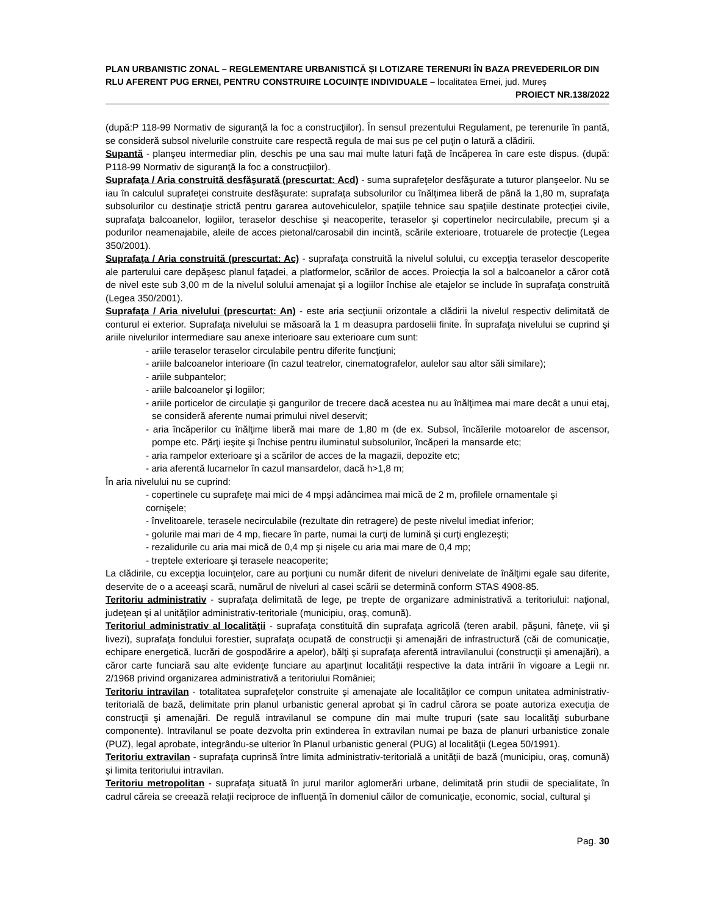PLAN URBANISTIC ZONAL – REGLEMENTARE URBANISTICĂ ȘI LOTIZARE TERENURI ÎN BAZA PREVEDERILOR DIN RLU AFERENT PUG ERNEI, PENTRU CONSTRUIRE LOCUINȚE INDIVIDUALE – localitatea Ernei, jud. Mureș
PROIECT NR.138/2022
(după:P 118-99 Normativ de siguranţă la foc a construcţiilor). În sensul prezentului Regulament, pe terenurile în pantă, se consideră subsol nivelurile construite care respectă regula de mai sus pe cel puţin o latură a clădirii.
Supantă - planşeu intermediar plin, deschis pe una sau mai multe laturi faţă de încăperea în care este dispus. (după: P118-99 Normativ de siguranţă la foc a construcţiilor).
Suprafaţa / Aria construită desfăşurată (prescurtat: Acd) - suma suprafeţelor desfăşurate a tuturor planşeelor. Nu se iau în calculul suprafeţei construite desfăşurate: suprafaţa subsolurilor cu înălţimea liberă de până la 1,80 m, suprafaţa subsolurilor cu destinaţie strictă pentru gararea autovehiculelor, spaţiile tehnice sau spaţiile destinate protecţiei civile, suprafaţa balcoanelor, logiilor, teraselor deschise şi neacoperite, teraselor şi copertinelor necirculabile, precum şi a podurilor neamenajabile, aleile de acces pietonal/carosabil din incintă, scările exterioare, trotuarele de protecţie (Legea 350/2001).
Suprafaţa / Aria construită (prescurtat: Ac) - suprafaţa construită la nivelul solului, cu excepţia teraselor descoperite ale parterului care depăşesc planul faţadei, a platformelor, scărilor de acces. Proiecţia la sol a balcoanelor a căror cotă de nivel este sub 3,00 m de la nivelul solului amenajat şi a logiilor închise ale etajelor se include în suprafaţa construită (Legea 350/2001).
Suprafaţa / Aria nivelului (prescurtat: An) - este aria secţiunii orizontale a clădirii la nivelul respectiv delimitată de conturul ei exterior. Suprafaţa nivelului se măsoară la 1 m deasupra pardoselii finite. În suprafaţa nivelului se cuprind şi ariile nivelurilor intermediare sau anexe interioare sau exterioare cum sunt:
- ariile teraselor teraselor circulabile pentru diferite funcţiuni;
- ariile balcoanelor interioare (în cazul teatrelor, cinematografelor, aulelor sau altor săli similare);
- ariile subpantelor;
- ariile balcoanelor şi logiilor;
- ariile porticelor de circulaţie şi gangurilor de trecere dacă acestea nu au înălţimea mai mare decât a unui etaj, se consideră aferente numai primului nivel deservit;
- aria încăperilor cu înălţime liberă mai mare de 1,80 m (de ex. Subsol, încăîerile motoarelor de ascensor, pompe etc. Părţi ieşite şi închise pentru iluminatul subsolurilor, încăperi la mansarde etc;
- aria rampelor exterioare şi a scărilor de acces de la magazii, depozite etc;
- aria aferentă lucarnelor în cazul mansardelor, dacă h>1,8 m;
În aria nivelului nu se cuprind:
- copertinele cu suprafeţe mai mici de 4 mpşi adâncimea mai mică de 2 m, profilele ornamentale şi cornişele;
- învelitoarele, terasele necirculabile (rezultate din retragere) de peste nivelul imediat inferior;
- golurile mai mari de 4 mp, fiecare în parte, numai la curţi de lumină şi curţi englezeşti;
- rezalidurile cu aria mai mică de 0,4 mp şi nişele cu aria mai mare de 0,4 mp;
- treptele exterioare şi terasele neacoperite;
La clădirile, cu excepţia locuinţelor, care au porţiuni cu număr diferit de niveluri denivelate de înălţimi egale sau diferite, deservite de o a aceeaşi scară, numărul de niveluri al casei scării se determină conform STAS 4908-85.
Teritoriu administrativ - suprafaţa delimitată de lege, pe trepte de organizare administrativă a teritoriului: naţional, judeţean şi al unităţilor administrativ-teritoriale (municipiu, oraş, comună).
Teritoriul administrativ al localităţii - suprafaţa constituită din suprafaţa agricolă (teren arabil, păşuni, fâneţe, vii şi livezi), suprafaţa fondului forestier, suprafaţa ocupată de construcţii şi amenajări de infrastructură (căi de comunicaţie, echipare energetică, lucrări de gospodărire a apelor), bălţi şi suprafaţa aferentă intravilanului (construcţii şi amenajări), a căror carte funciară sau alte evidenţe funciare au aparţinut localităţii respective la data intrării în vigoare a Legii nr. 2/1968 privind organizarea administrativă a teritoriului României;
Teritoriu intravilan - totalitatea suprafeţelor construite şi amenajate ale localităţilor ce compun unitatea administrativ-teritorială de bază, delimitate prin planul urbanistic general aprobat şi în cadrul cărora se poate autoriza execuţia de construcţii şi amenajări. De regulă intravilanul se compune din mai multe trupuri (sate sau localităţi suburbane componente). Intravilanul se poate dezvolta prin extinderea în extravilan numai pe baza de planuri urbanistice zonale (PUZ), legal aprobate, integrându-se ulterior în Planul urbanistic general (PUG) al localităţii (Legea 50/1991).
Teritoriu extravilan - suprafaţa cuprinsă între limita administrativ-teritorială a unităţii de bază (municipiu, oraş, comună) şi limita teritoriului intravilan.
Teritoriu metropolitan - suprafaţa situată în jurul marilor aglomerări urbane, delimitată prin studii de specialitate, în cadrul căreia se creează relaţii reciproce de influenţă în domeniul căilor de comunicaţie, economic, social, cultural şi
Pag. 30